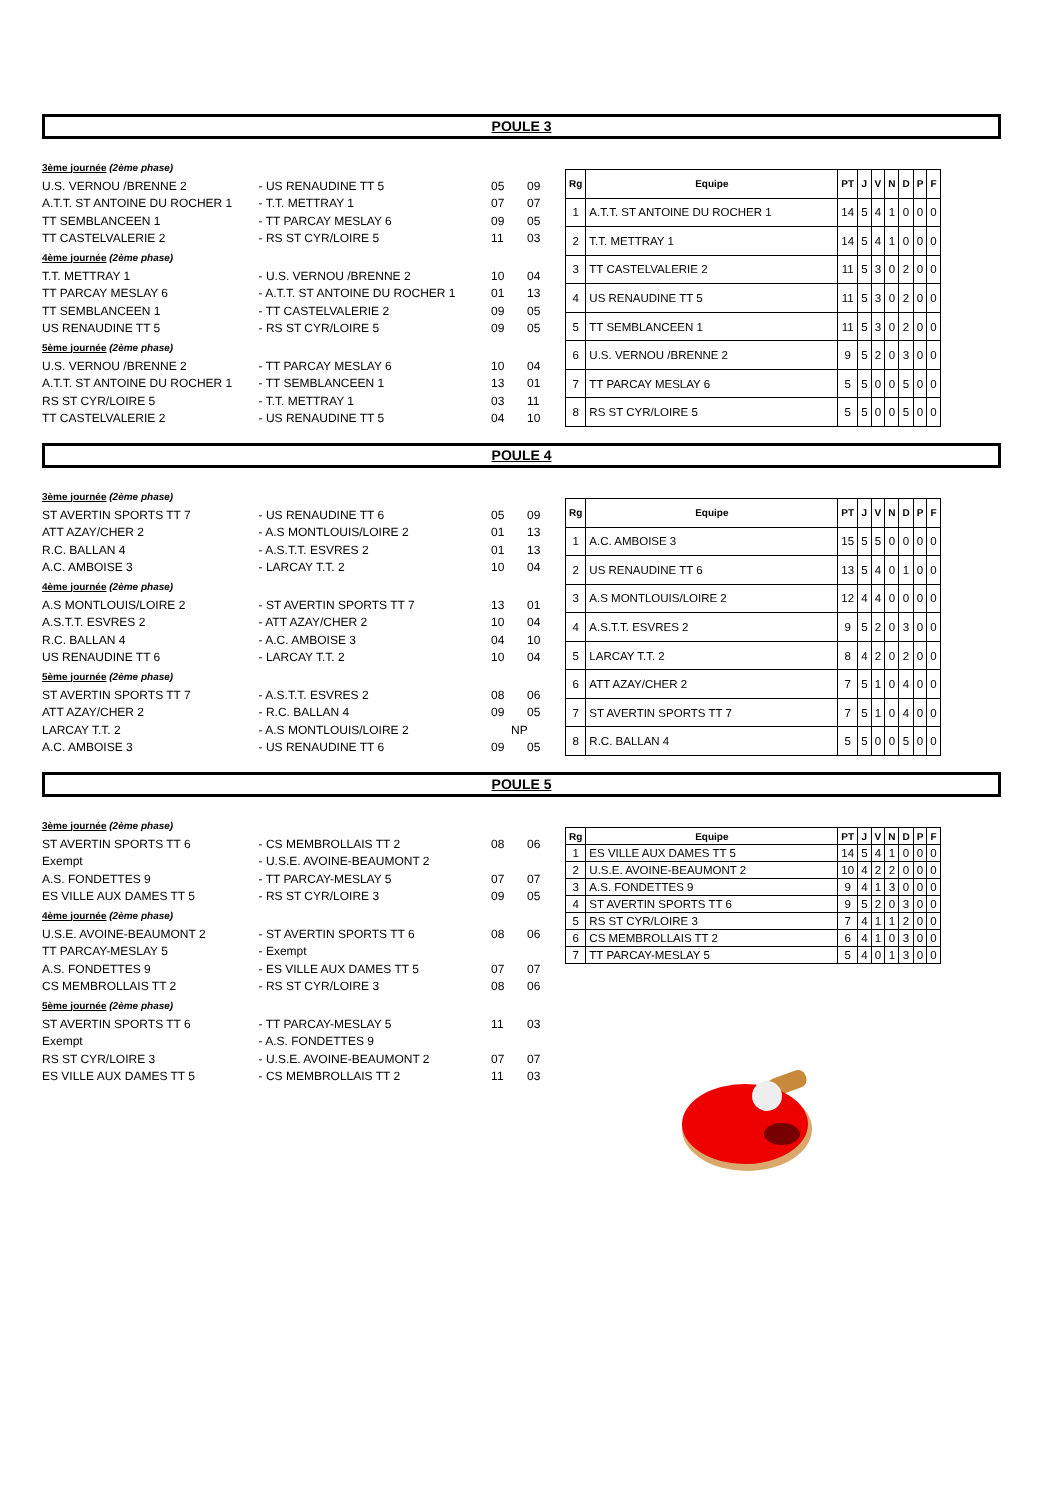POULE 3
| 3ème journée (2ème phase) | | | |
| U.S. VERNOU /BRENNE 2 | - US RENAUDINE TT 5 | 05 | 09 |
| A.T.T. ST ANTOINE DU ROCHER 1 | - T.T. METTRAY 1 | 07 | 07 |
| TT SEMBLANCEEN 1 | - TT PARCAY MESLAY 6 | 09 | 05 |
| TT CASTELVALERIE 2 | - RS ST CYR/LOIRE 5 | 11 | 03 |
| 4ème journée (2ème phase) | | | |
| T.T. METTRAY 1 | - U.S. VERNOU /BRENNE 2 | 10 | 04 |
| TT PARCAY MESLAY 6 | - A.T.T. ST ANTOINE DU ROCHER 1 | 01 | 13 |
| TT SEMBLANCEEN 1 | - TT CASTELVALERIE 2 | 09 | 05 |
| US RENAUDINE TT 5 | - RS ST CYR/LOIRE 5 | 09 | 05 |
| 5ème journée (2ème phase) | | | |
| U.S. VERNOU /BRENNE 2 | - TT PARCAY MESLAY 6 | 10 | 04 |
| A.T.T. ST ANTOINE DU ROCHER 1 | - TT SEMBLANCEEN 1 | 13 | 01 |
| RS ST CYR/LOIRE 5 | - T.T. METTRAY 1 | 03 | 11 |
| TT CASTELVALERIE 2 | - US RENAUDINE TT 5 | 04 | 10 |
| Rg | Equipe | PT | J | V | N | D | P | F |
| --- | --- | --- | --- | --- | --- | --- | --- | --- |
| 1 | A.T.T. ST ANTOINE DU ROCHER 1 | 14 | 5 | 4 | 1 | 0 | 0 | 0 |
| 2 | T.T. METTRAY 1 | 14 | 5 | 4 | 1 | 0 | 0 | 0 |
| 3 | TT CASTELVALERIE 2 | 11 | 5 | 3 | 0 | 2 | 0 | 0 |
| 4 | US RENAUDINE TT 5 | 11 | 5 | 3 | 0 | 2 | 0 | 0 |
| 5 | TT SEMBLANCEEN 1 | 11 | 5 | 3 | 0 | 2 | 0 | 0 |
| 6 | U.S. VERNOU /BRENNE 2 | 9 | 5 | 2 | 0 | 3 | 0 | 0 |
| 7 | TT PARCAY MESLAY 6 | 5 | 5 | 0 | 0 | 5 | 0 | 0 |
| 8 | RS ST CYR/LOIRE 5 | 5 | 5 | 0 | 0 | 5 | 0 | 0 |
POULE 4
| 3ème journée (2ème phase) | | | |
| ST AVERTIN SPORTS TT 7 | - US RENAUDINE TT 6 | 05 | 09 |
| ATT AZAY/CHER 2 | - A.S MONTLOUIS/LOIRE 2 | 01 | 13 |
| R.C. BALLAN 4 | - A.S.T.T. ESVRES 2 | 01 | 13 |
| A.C. AMBOISE 3 | - LARCAY T.T. 2 | 10 | 04 |
| 4ème journée (2ème phase) | | | |
| A.S MONTLOUIS/LOIRE 2 | - ST AVERTIN SPORTS TT 7 | 13 | 01 |
| A.S.T.T. ESVRES 2 | - ATT AZAY/CHER 2 | 10 | 04 |
| R.C. BALLAN 4 | - A.C. AMBOISE 3 | 04 | 10 |
| US RENAUDINE TT 6 | - LARCAY T.T. 2 | 10 | 04 |
| 5ème journée (2ème phase) | | | |
| ST AVERTIN SPORTS TT 7 | - A.S.T.T. ESVRES 2 | 08 | 06 |
| ATT AZAY/CHER 2 | - R.C. BALLAN 4 | 09 | 05 |
| LARCAY T.T. 2 | - A.S MONTLOUIS/LOIRE 2 | NP | |
| A.C. AMBOISE 3 | - US RENAUDINE TT 6 | 09 | 05 |
| Rg | Equipe | PT | J | V | N | D | P | F |
| --- | --- | --- | --- | --- | --- | --- | --- | --- |
| 1 | A.C. AMBOISE 3 | 15 | 5 | 5 | 0 | 0 | 0 | 0 |
| 2 | US RENAUDINE TT 6 | 13 | 5 | 4 | 0 | 1 | 0 | 0 |
| 3 | A.S MONTLOUIS/LOIRE 2 | 12 | 4 | 4 | 0 | 0 | 0 | 0 |
| 4 | A.S.T.T. ESVRES 2 | 9 | 5 | 2 | 0 | 3 | 0 | 0 |
| 5 | LARCAY T.T. 2 | 8 | 4 | 2 | 0 | 2 | 0 | 0 |
| 6 | ATT AZAY/CHER 2 | 7 | 5 | 1 | 0 | 4 | 0 | 0 |
| 7 | ST AVERTIN SPORTS TT 7 | 7 | 5 | 1 | 0 | 4 | 0 | 0 |
| 8 | R.C. BALLAN 4 | 5 | 5 | 0 | 0 | 5 | 0 | 0 |
POULE 5
| 3ème journée (2ème phase) | | | |
| ST AVERTIN SPORTS TT 6 | - CS MEMBROLLAIS TT 2 | 08 | 06 |
| Exempt | - U.S.E. AVOINE-BEAUMONT 2 | | |
| A.S. FONDETTES 9 | - TT PARCAY-MESLAY 5 | 07 | 07 |
| ES VILLE AUX DAMES TT 5 | - RS ST CYR/LOIRE 3 | 09 | 05 |
| 4ème journée (2ème phase) | | | |
| U.S.E. AVOINE-BEAUMONT 2 | - ST AVERTIN SPORTS TT 6 | 08 | 06 |
| TT PARCAY-MESLAY 5 | - Exempt | | |
| A.S. FONDETTES 9 | - ES VILLE AUX DAMES TT 5 | 07 | 07 |
| CS MEMBROLLAIS TT 2 | - RS ST CYR/LOIRE 3 | 08 | 06 |
| 5ème journée (2ème phase) | | | |
| ST AVERTIN SPORTS TT 6 | - TT PARCAY-MESLAY 5 | 11 | 03 |
| Exempt | - A.S. FONDETTES 9 | | |
| RS ST CYR/LOIRE 3 | - U.S.E. AVOINE-BEAUMONT 2 | 07 | 07 |
| ES VILLE AUX DAMES TT 5 | - CS MEMBROLLAIS TT 2 | 11 | 03 |
| Rg | Equipe | PT | J | V | N | D | P | F |
| --- | --- | --- | --- | --- | --- | --- | --- | --- |
| 1 | ES VILLE AUX DAMES TT 5 | 14 | 5 | 4 | 1 | 0 | 0 | 0 |
| 2 | U.S.E. AVOINE-BEAUMONT 2 | 10 | 4 | 2 | 2 | 0 | 0 | 0 |
| 3 | A.S. FONDETTES 9 | 9 | 4 | 1 | 3 | 0 | 0 | 0 |
| 4 | ST AVERTIN SPORTS TT 6 | 9 | 5 | 2 | 0 | 3 | 0 | 0 |
| 5 | RS ST CYR/LOIRE 3 | 7 | 4 | 1 | 1 | 2 | 0 | 0 |
| 6 | CS MEMBROLLAIS TT 2 | 6 | 4 | 1 | 0 | 3 | 0 | 0 |
| 7 | TT PARCAY-MESLAY 5 | 5 | 4 | 0 | 1 | 3 | 0 | 0 |